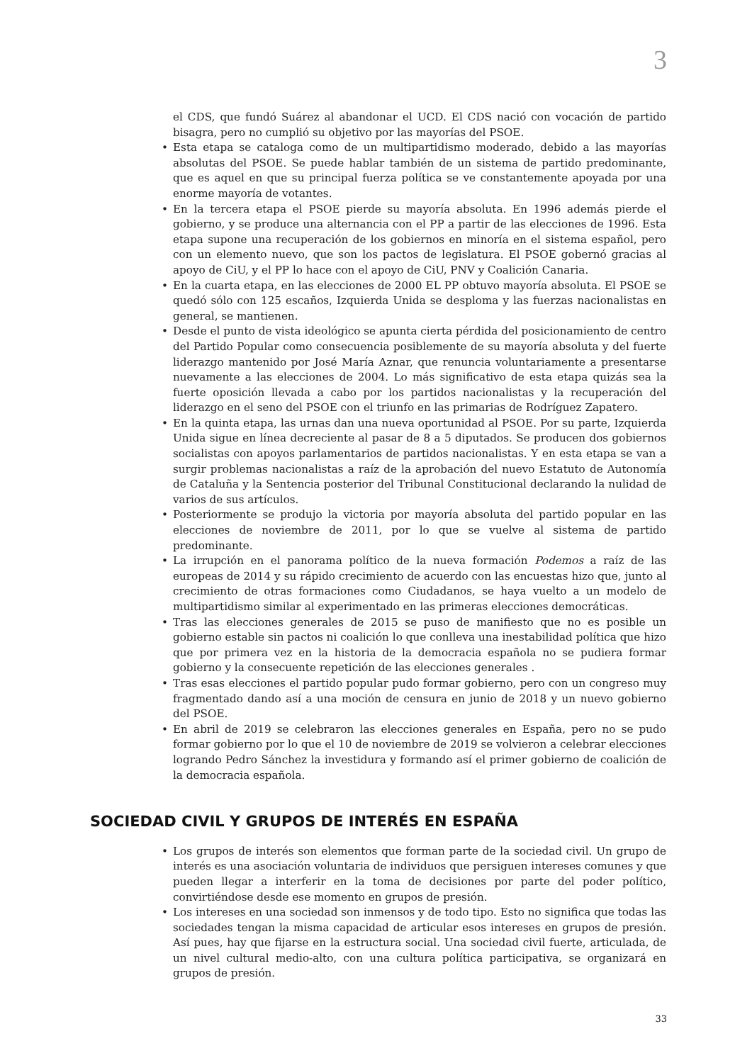3
el CDS, que fundó Suárez al abandonar el UCD. El CDS nació con vocación de partido bisagra, pero no cumplió su objetivo por las mayorías del PSOE.
• Esta etapa se cataloga como de un multipartidismo moderado, debido a las mayorías absolutas del PSOE. Se puede hablar también de un sistema de partido predominante, que es aquel en que su principal fuerza política se ve constantemente apoyada por una enorme mayoría de votantes.
• En la tercera etapa el PSOE pierde su mayoría absoluta. En 1996 además pierde el gobierno, y se produce una alternancia con el PP a partir de las elecciones de 1996. Esta etapa supone una recuperación de los gobiernos en minoría en el sistema español, pero con un elemento nuevo, que son los pactos de legislatura. El PSOE gobernó gracias al apoyo de CiU, y el PP lo hace con el apoyo de CiU, PNV y Coalición Canaria.
• En la cuarta etapa, en las elecciones de 2000 EL PP obtuvo mayoría absoluta. El PSOE se quedó sólo con 125 escaños, Izquierda Unida se desploma y las fuerzas nacionalistas en general, se mantienen.
• Desde el punto de vista ideológico se apunta cierta pérdida del posicionamiento de centro del Partido Popular como consecuencia posiblemente de su mayoría absoluta y del fuerte liderazgo mantenido por José María Aznar, que renuncia voluntariamente a presentarse nuevamente a las elecciones de 2004. Lo más significativo de esta etapa quizás sea la fuerte oposición llevada a cabo por los partidos nacionalistas y la recuperación del liderazgo en el seno del PSOE con el triunfo en las primarias de Rodríguez Zapatero.
• En la quinta etapa, las urnas dan una nueva oportunidad al PSOE. Por su parte, Izquierda Unida sigue en línea decreciente al pasar de 8 a 5 diputados. Se producen dos gobiernos socialistas con apoyos parlamentarios de partidos nacionalistas. Y en esta etapa se van a surgir problemas nacionalistas a raíz de la aprobación del nuevo Estatuto de Autonomía de Cataluña y la Sentencia posterior del Tribunal Constitucional declarando la nulidad de varios de sus artículos.
• Posteriormente se produjo la victoria por mayoría absoluta del partido popular en las elecciones de noviembre de 2011, por lo que se vuelve al sistema de partido predominante.
• La irrupción en el panorama político de la nueva formación Podemos a raíz de las europeas de 2014 y su rápido crecimiento de acuerdo con las encuestas hizo que, junto al crecimiento de otras formaciones como Ciudadanos, se haya vuelto a un modelo de multipartidismo similar al experimentado en las primeras elecciones democráticas.
• Tras las elecciones generales de 2015 se puso de manifiesto que no es posible un gobierno estable sin pactos ni coalición lo que conlleva una inestabilidad política que hizo que por primera vez en la historia de la democracia española no se pudiera formar gobierno y la consecuente repetición de las elecciones generales .
• Tras esas elecciones el partido popular pudo formar gobierno, pero con un congreso muy fragmentado dando así a una moción de censura en junio de 2018 y un nuevo gobierno del PSOE.
• En abril de 2019 se celebraron las elecciones generales en España, pero no se pudo formar gobierno por lo que el 10 de noviembre de 2019 se volvieron a celebrar elecciones logrando Pedro Sánchez la investidura y formando así el primer gobierno de coalición de la democracia española.
SOCIEDAD CIVIL Y GRUPOS DE INTERÉS EN ESPAÑA
• Los grupos de interés son elementos que forman parte de la sociedad civil. Un grupo de interés es una asociación voluntaria de individuos que persiguen intereses comunes y que pueden llegar a interferir en la toma de decisiones por parte del poder político, convirtiéndose desde ese momento en grupos de presión.
• Los intereses en una sociedad son inmensos y de todo tipo. Esto no significa que todas las sociedades tengan la misma capacidad de articular esos intereses en grupos de presión. Así pues, hay que fijarse en la estructura social. Una sociedad civil fuerte, articulada, de un nivel cultural medio-alto, con una cultura política participativa, se organizará en grupos de presión.
33